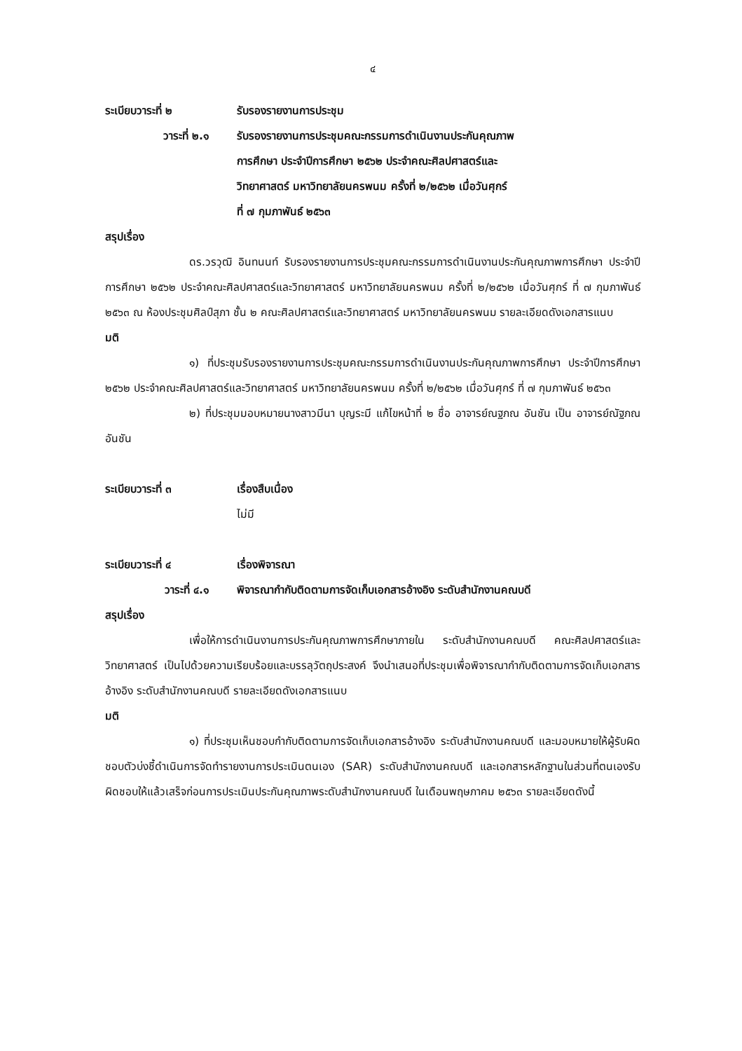๔
ระเบียบวาระที่ ๒ รับรองรายงานการประชุม
วาระที่ ๒.๑ รับรองรายงานการประชุมคณะกรรมการดำเนินงานประกันคุณภาพ
การศึกษา ประจำปีการศึกษา ๒๕๖๒ ประจำคณะศิลปศาสตร์และ
วิทยาศาสตร์ มหาวิทยาลัยนครพนม ครั้งที่ ๒/๒๕๖๒ เมื่อวันศุกร์
ที่ ๗ กุมภาพันธ์ ๒๕๖๓
สรุปเรื่อง
ดร.วรวุฒิ อินทนนท์ รับรองรายงานการประชุมคณะกรรมการดำเนินงานประกันคุณภาพการศึกษา ประจำปีการศึกษา ๒๕๖๒ ประจำคณะศิลปศาสตร์และวิทยาศาสตร์ มหาวิทยาลัยนครพนม ครั้งที่ ๒/๒๕๖๒ เมื่อวันศุกร์ ที่ ๗ กุมภาพันธ์ ๒๕๖๓ ณ ห้องประชุมศิลป์สุภา ชั้น ๒ คณะศิลปศาสตร์และวิทยาศาสตร์ มหาวิทยาลัยนครพนม รายละเอียดดังเอกสารแนบ
มติ
๑) ที่ประชุมรับรองรายงานการประชุมคณะกรรมการดำเนินงานประกันคุณภาพการศึกษา ประจำปีการศึกษา ๒๕๖๒ ประจำคณะศิลปศาสตร์และวิทยาศาสตร์ มหาวิทยาลัยนครพนม ครั้งที่ ๒/๒๕๖๒ เมื่อวันศุกร์ ที่ ๗ กุมภาพันธ์ ๒๕๖๓
๒) ที่ประชุมมอบหมายนางสาวมีนา บุญระมี แก้ไขหน้าที่ ๒ ชื่อ อาจารย์ณฐภณ อันชัน เป็น อาจารย์ณัฐภณ อันชัน
ระเบียบวาระที่ ๓ เรื่องสืบเนื่อง
ไม่มี
ระเบียบวาระที่ ๔ เรื่องพิจารณา
วาระที่ ๔.๑ พิจารณากำกับติดตามการจัดเก็บเอกสารอ้างอิง ระดับสำนักงานคณบดี
สรุปเรื่อง
เพื่อให้การดำเนินงานการประกันคุณภาพการศึกษาภายใน ระดับสำนักงานคณบดี คณะศิลปศาสตร์และวิทยาศาสตร์ เป็นไปด้วยความเรียบร้อยและบรรลุวัตถุประสงค์ จึงนำเสนอที่ประชุมเพื่อพิจารณากำกับติดตามการจัดเก็บเอกสารอ้างอิง ระดับสำนักงานคณบดี รายละเอียดดังเอกสารแนบ
มติ
๑) ที่ประชุมเห็นชอบกำกับติดตามการจัดเก็บเอกสารอ้างอิง ระดับสำนักงานคณบดี และมอบหมายให้ผู้รับผิดชอบตัวบ่งชี้ดำเนินการจัดทำรายงานการประเมินตนเอง (SAR) ระดับสำนักงานคณบดี และเอกสารหลักฐานในส่วนที่ตนเองรับผิดชอบให้แล้วเสร็จก่อนการประเมินประกันคุณภาพระดับสำนักงานคณบดี ในเดือนพฤษภาคม ๒๕๖๓ รายละเอียดดังนี้